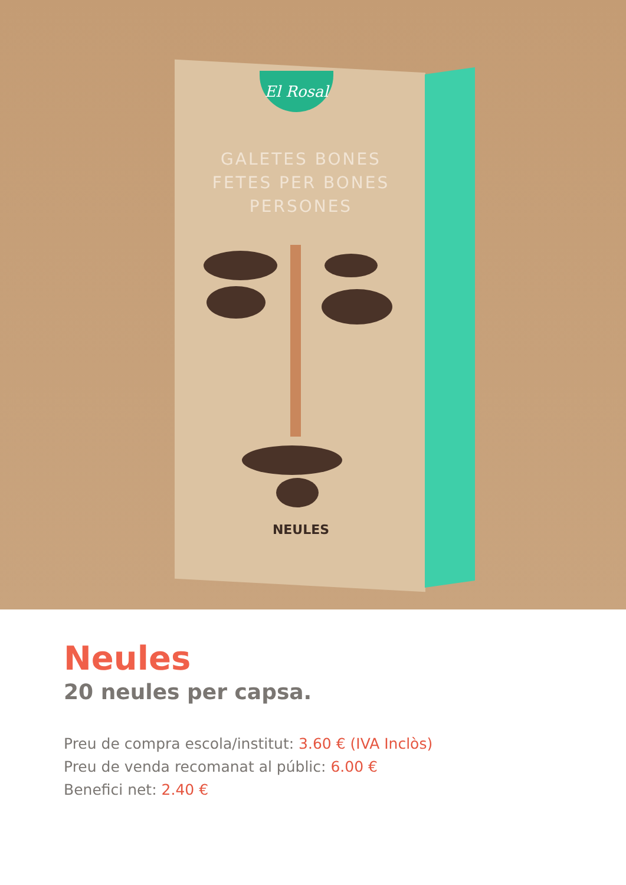El Rosal
GALETES BONES FETES PER BONES PERSONES
NEULES
Neules
20 neules per capsa.
Preu de compra escola/institut: 3.60 € (IVA Inclòs)
Preu de venda recomanat al públic: 6.00 €
Benefici net: 2.40 €